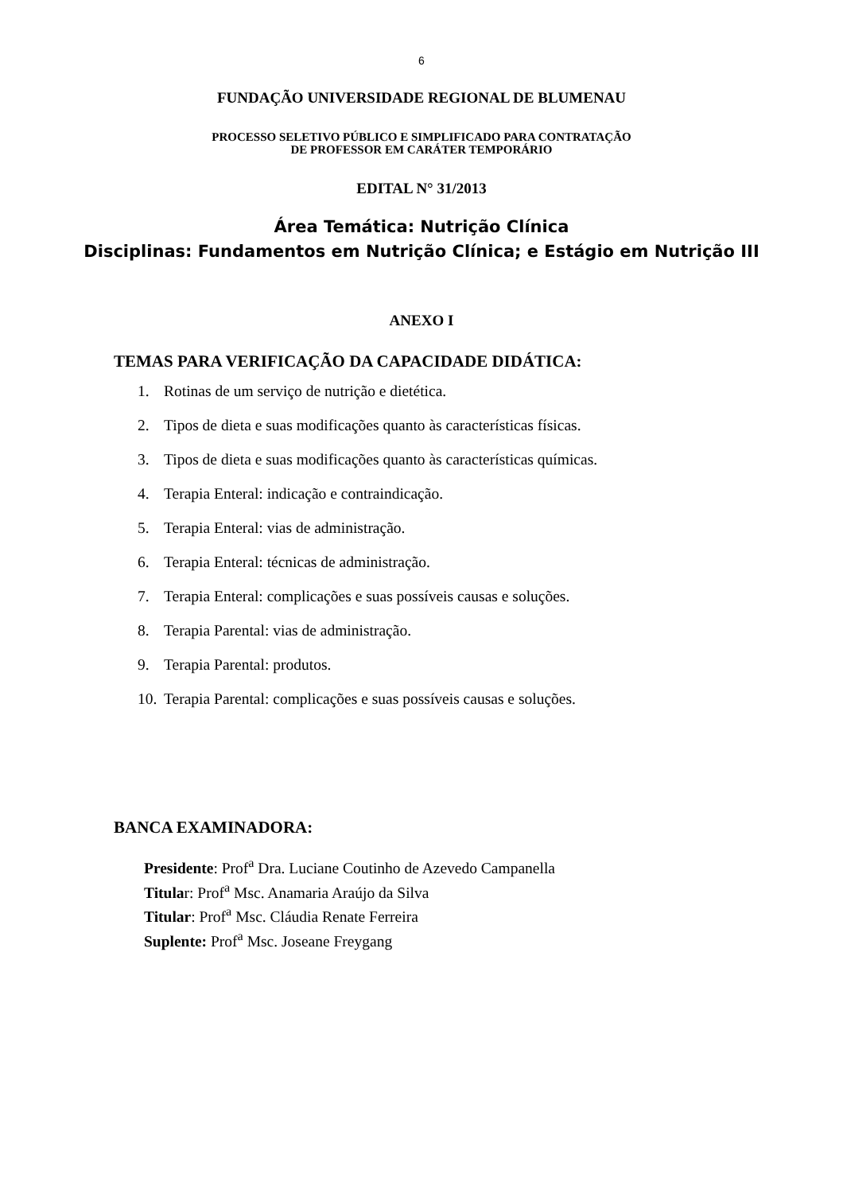6
FUNDAÇÃO UNIVERSIDADE REGIONAL DE BLUMENAU
PROCESSO SELETIVO PÚBLICO E SIMPLIFICADO PARA CONTRATAÇÃO
DE PROFESSOR EM CARÁTER TEMPORÁRIO
EDITAL N° 31/2013
Área Temática: Nutrição Clínica
Disciplinas: Fundamentos em Nutrição Clínica; e Estágio em Nutrição III
ANEXO I
TEMAS PARA VERIFICAÇÃO DA CAPACIDADE DIDÁTICA:
1. Rotinas de um serviço de nutrição e dietética.
2. Tipos de dieta e suas modificações quanto às características físicas.
3. Tipos de dieta e suas modificações quanto às características químicas.
4. Terapia Enteral: indicação e contraindicação.
5. Terapia Enteral: vias de administração.
6. Terapia Enteral: técnicas de administração.
7. Terapia Enteral: complicações e suas possíveis causas e soluções.
8. Terapia Parental: vias de administração.
9. Terapia Parental: produtos.
10. Terapia Parental: complicações e suas possíveis causas e soluções.
BANCA EXAMINADORA:
Presidente: Prof<sup>a</sup> Dra. Luciane Coutinho de Azevedo Campanella
Titular: Prof<sup>a</sup> Msc. Anamaria Araújo da Silva
Titular: Prof<sup>a</sup> Msc. Cláudia Renate Ferreira
Suplente: Prof<sup>a</sup> Msc. Joseane Freygang